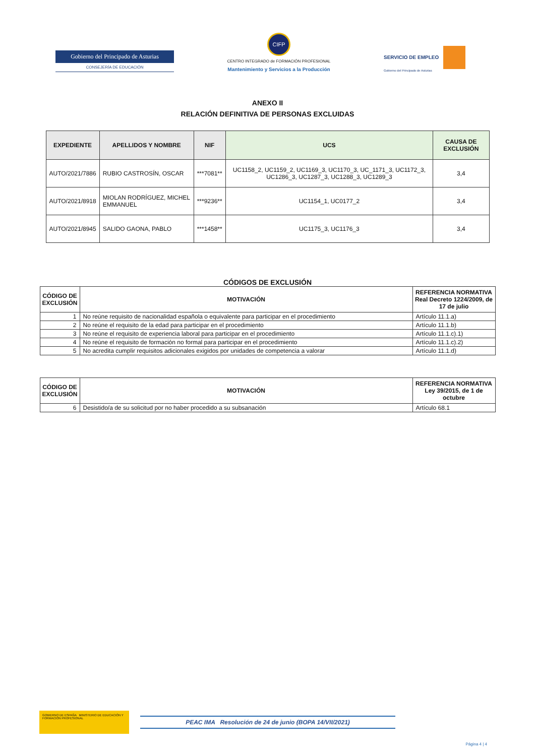Gobierno del Principado de Asturias
CONSEJERÍA DE EDUCACIÓN
CIFP
CENTRO INTEGRADO de FORMACIÓN PROFESIONAL
Mantenimiento y Servicios a la Producción
SERVICIO DE EMPLEO
Gobierno del Principado de Asturias
ANEXO II
RELACIÓN DEFINITIVA DE PERSONAS EXCLUIDAS
| EXPEDIENTE | APELLIDOS Y NOMBRE | NIF | UCS | CAUSA DE EXCLUSIÓN |
| --- | --- | --- | --- | --- |
| AUTO/2021/7886 | RUBIO CASTROSÍN, OSCAR | ***7081** | UC1158_2, UC1159_2, UC1169_3, UC1170_3, UC_1171_3, UC1172_3, UC1286_3, UC1287_3, UC1288_3, UC1289_3 | 3,4 |
| AUTO/2021/8918 | MIOLAN RODRÍGUEZ, MICHEL EMMANUEL | ***9236** | UC1154_1, UC0177_2 | 3,4 |
| AUTO/2021/8945 | SALIDO GAONA, PABLO | ***1458** | UC1175_3, UC1176_3 | 3,4 |
CÓDIGOS DE EXCLUSIÓN
| CÓDIGO DE EXCLUSIÓN | MOTIVACIÓN | REFERENCIA NORMATIVA Real Decreto 1224/2009, de 17 de julio |
| --- | --- | --- |
| 1 | No reúne requisito de nacionalidad española o equivalente para participar en el procedimiento | Artículo 11.1.a) |
| 2 | No reúne el requisito de la edad para participar en el procedimiento | Artículo 11.1.b) |
| 3 | No reúne el requisito de experiencia laboral para participar en el procedimiento | Artículo 11.1.c).1) |
| 4 | No reúne el requisito de formación no formal para participar en el procedimiento | Artículo 11.1.c).2) |
| 5 | No acredita cumplir requisitos adicionales exigidos por unidades de competencia a valorar | Artículo 11.1.d) |
| CÓDIGO DE EXCLUSIÓN | MOTIVACIÓN | REFERENCIA NORMATIVA Ley 39/2015, de 1 de octubre |
| --- | --- | --- |
| 6 | Desistido/a de su solicitud por no haber procedido a su subsanación | Artículo 68.1 |
GOBIERNO DE ESPAÑA MINISTERIO DE EDUCACIÓN Y FORMACIÓN PROFESIONAL
PEAC IMA Resolución de 24 de junio (BOPA 14/VII/2021)
Página 4 | 4